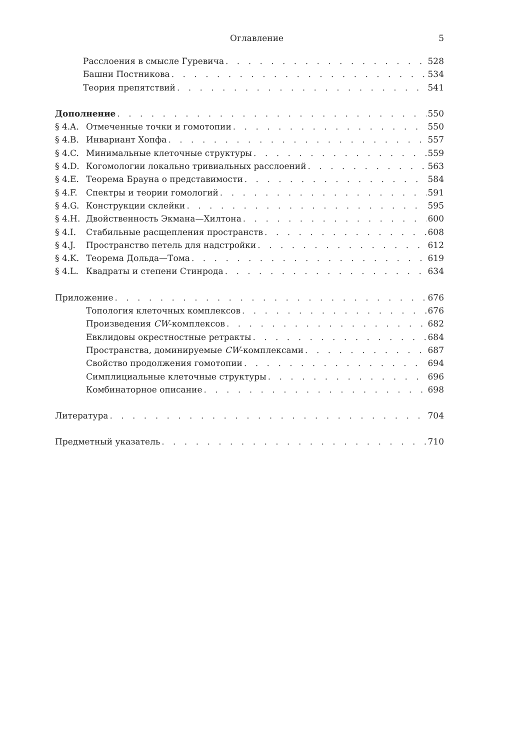Оглавление 5
Расслоения в смысле Гуревича 528
Башни Постникова 534
Теория препятствий 541
Дополнение 550
§ 4.A. Отмеченные точки и гомотопии 550
§ 4.B. Инвариант Хопфа 557
§ 4.C. Минимальные клеточные структуры 559
§ 4.D. Когомологии локально тривиальных расслоений 563
§ 4.E. Теорема Брауна о представимости 584
§ 4.F. Спектры и теории гомологий 591
§ 4.G. Конструкции склейки 595
§ 4.H. Двойственность Экмана—Хилтона 600
§ 4.I. Стабильные расщепления пространств 608
§ 4.J. Пространство петель для надстройки 612
§ 4.K. Теорема Дольда—Тома 619
§ 4.L. Квадраты и степени Стинрода 634
Приложение 676
Топология клеточных комплексов 676
Произведения CW-комплексов 682
Евклидовы окрестностные ретракты 684
Пространства, доминируемые CW-комплексами 687
Свойство продолжения гомотопии 694
Симплициальные клеточные структуры 696
Комбинаторное описание 698
Литература 704
Предметный указатель 710